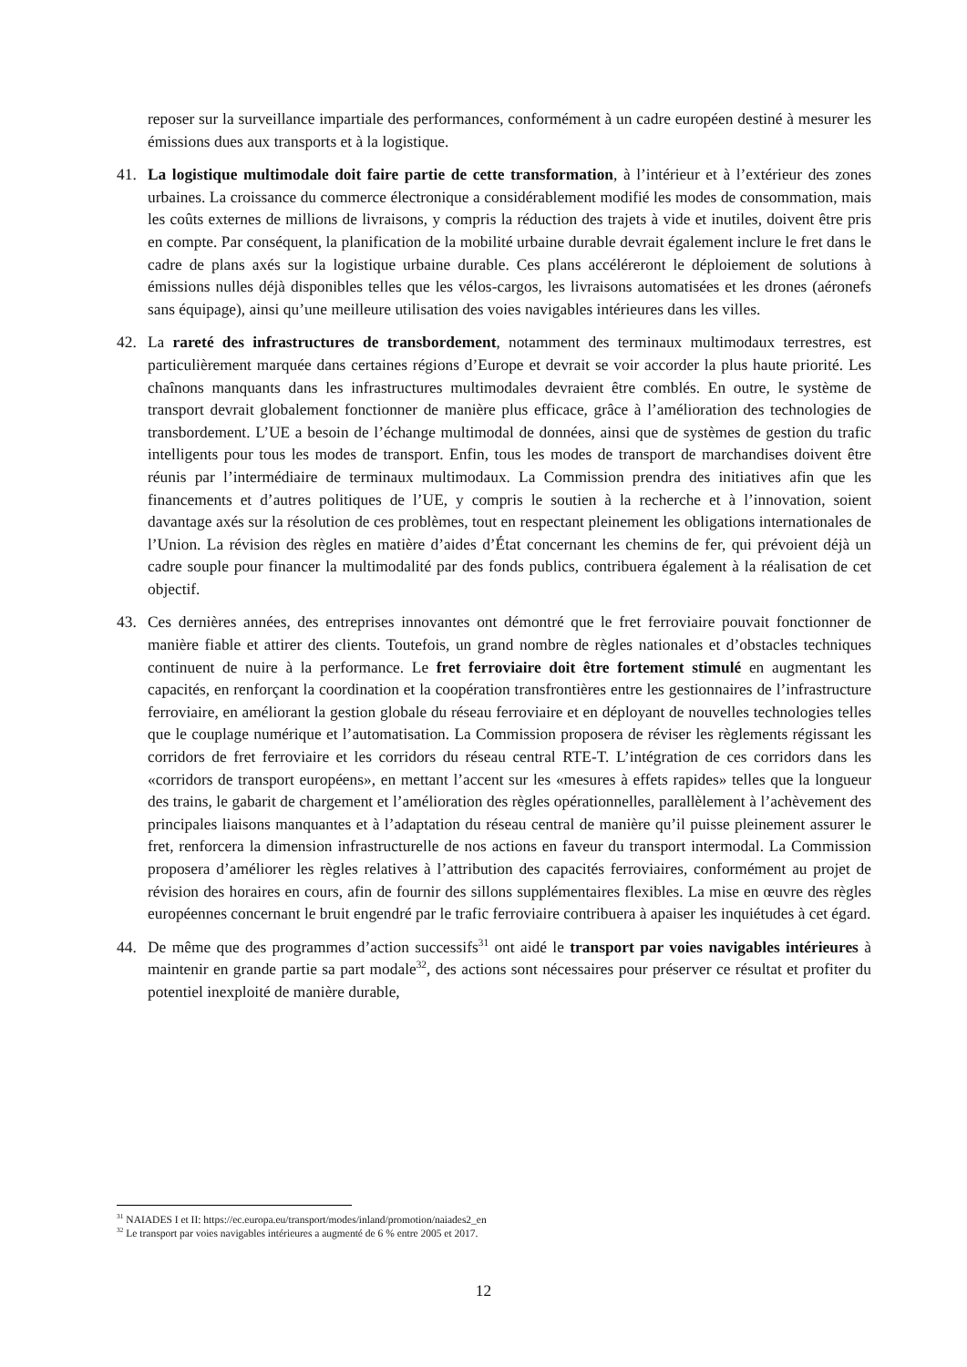reposer sur la surveillance impartiale des performances, conformément à un cadre européen destiné à mesurer les émissions dues aux transports et à la logistique.
41. La logistique multimodale doit faire partie de cette transformation, à l’intérieur et à l’extérieur des zones urbaines. La croissance du commerce électronique a considérablement modifié les modes de consommation, mais les coûts externes de millions de livraisons, y compris la réduction des trajets à vide et inutiles, doivent être pris en compte. Par conséquent, la planification de la mobilité urbaine durable devrait également inclure le fret dans le cadre de plans axés sur la logistique urbaine durable. Ces plans accéléreront le déploiement de solutions à émissions nulles déjà disponibles telles que les vélos-cargos, les livraisons automatisées et les drones (aéronefs sans équipage), ainsi qu’une meilleure utilisation des voies navigables intérieures dans les villes.
42. La rareté des infrastructures de transbordement, notamment des terminaux multimodaux terrestres, est particulièrement marquée dans certaines régions d’Europe et devrait se voir accorder la plus haute priorité. Les chaînons manquants dans les infrastructures multimodales devraient être comblés. En outre, le système de transport devrait globalement fonctionner de manière plus efficace, grâce à l’amélioration des technologies de transbordement. L’UE a besoin de l’échange multimodal de données, ainsi que de systèmes de gestion du trafic intelligents pour tous les modes de transport. Enfin, tous les modes de transport de marchandises doivent être réunis par l’intermédiaire de terminaux multimodaux. La Commission prendra des initiatives afin que les financements et d’autres politiques de l’UE, y compris le soutien à la recherche et à l’innovation, soient davantage axés sur la résolution de ces problèmes, tout en respectant pleinement les obligations internationales de l’Union. La révision des règles en matière d’aides d’État concernant les chemins de fer, qui prévoient déjà un cadre souple pour financer la multimodalité par des fonds publics, contribuera également à la réalisation de cet objectif.
43. Ces dernières années, des entreprises innovantes ont démontré que le fret ferroviaire pouvait fonctionner de manière fiable et attirer des clients. Toutefois, un grand nombre de règles nationales et d’obstacles techniques continuent de nuire à la performance. Le fret ferroviaire doit être fortement stimulé en augmentant les capacités, en renforçant la coordination et la coopération transfrontières entre les gestionnaires de l’infrastructure ferroviaire, en améliorant la gestion globale du réseau ferroviaire et en déployant de nouvelles technologies telles que le couplage numérique et l’automatisation. La Commission proposera de réviser les règlements régissant les corridors de fret ferroviaire et les corridors du réseau central RTE-T. L’intégration de ces corridors dans les «corridors de transport européens», en mettant l’accent sur les «mesures à effets rapides» telles que la longueur des trains, le gabarit de chargement et l’amélioration des règles opérationnelles, parallèlement à l’achèvement des principales liaisons manquantes et à l’adaptation du réseau central de manière qu’il puisse pleinement assurer le fret, renforcera la dimension infrastructurelle de nos actions en faveur du transport intermodal. La Commission proposera d’améliorer les règles relatives à l’attribution des capacités ferroviaires, conformément au projet de révision des horaires en cours, afin de fournir des sillons supplémentaires flexibles. La mise en œuvre des règles européennes concernant le bruit engendré par le trafic ferroviaire contribuera à apaiser les inquiétudes à cet égard.
44. De même que des programmes d’action successifs<sup>31</sup> ont aidé le transport par voies navigables intérieures à maintenir en grande partie sa part modale<sup>32</sup>, des actions sont nécessaires pour préserver ce résultat et profiter du potentiel inexploité de manière durable,
<sup>31</sup> NAIADES I et II: https://ec.europa.eu/transport/modes/inland/promotion/naiades2_en
<sup>32</sup> Le transport par voies navigables intérieures a augmenté de 6 % entre 2005 et 2017.
12